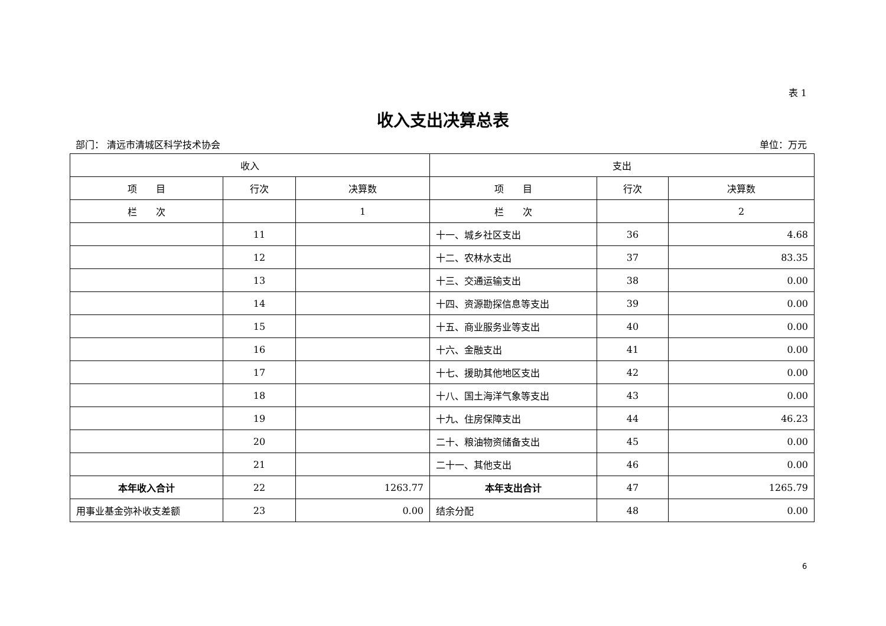表 1
收入支出决算总表
部门： 清远市清城区科学技术协会 单位：万元
| 收入 | | | 支出 | | |
| --- | --- | --- | --- | --- | --- |
| 项 目 | 行次 | 决算数 | 项 目 | 行次 | 决算数 |
| 栏 次 | | 1 | 栏 次 | | 2 |
| | 11 | | 十一、城乡社区支出 | 36 | 4.68 |
| | 12 | | 十二、农林水支出 | 37 | 83.35 |
| | 13 | | 十三、交通运输支出 | 38 | 0.00 |
| | 14 | | 十四、资源勘探信息等支出 | 39 | 0.00 |
| | 15 | | 十五、商业服务业等支出 | 40 | 0.00 |
| | 16 | | 十六、金融支出 | 41 | 0.00 |
| | 17 | | 十七、援助其他地区支出 | 42 | 0.00 |
| | 18 | | 十八、国土海洋气象等支出 | 43 | 0.00 |
| | 19 | | 十九、住房保障支出 | 44 | 46.23 |
| | 20 | | 二十、粮油物资储备支出 | 45 | 0.00 |
| | 21 | | 二十一、其他支出 | 46 | 0.00 |
| 本年收入合计 | 22 | 1263.77 | 本年支出合计 | 47 | 1265.79 |
| 用事业基金弥补收支差额 | 23 | 0.00 | 结余分配 | 48 | 0.00 |
6